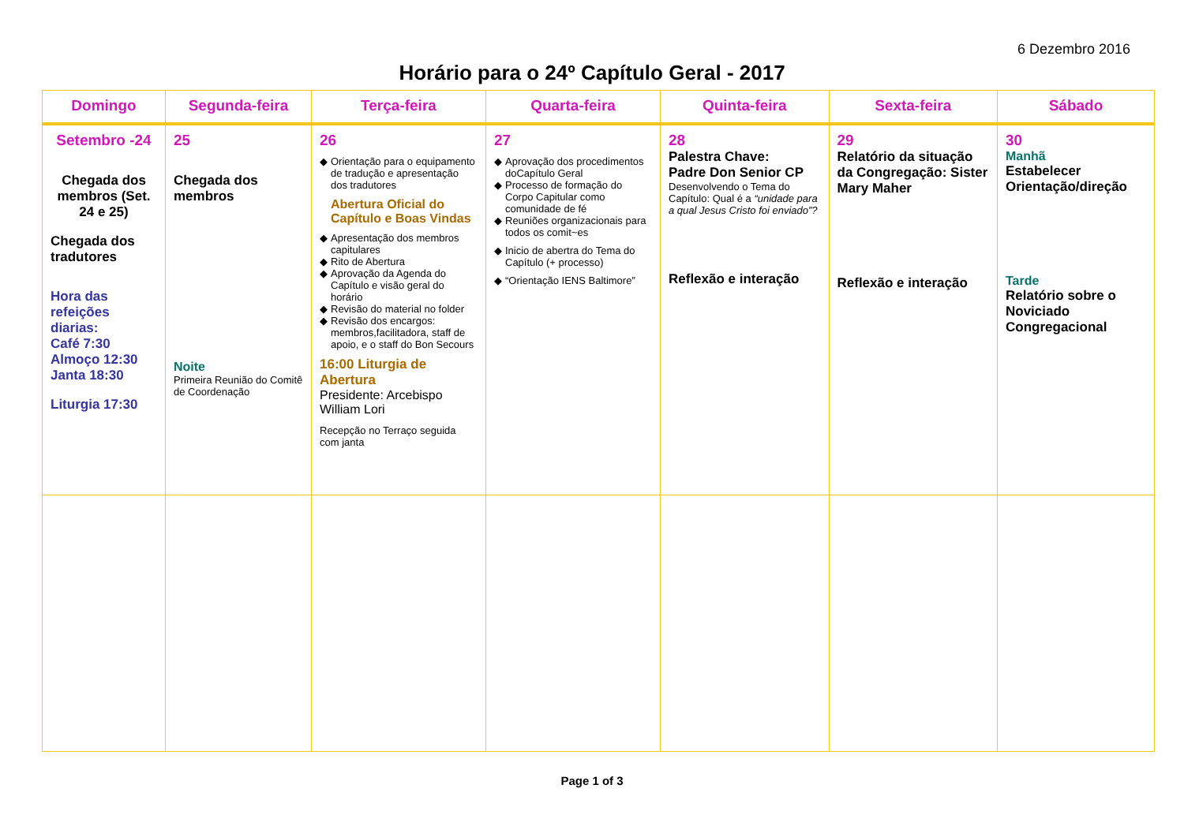6 Dezembro 2016
Horário para o 24º Capítulo Geral - 2017
| Domingo | Segunda-feira | Terça-feira | Quarta-feira | Quinta-feira | Sexta-feira | Sábado |
| --- | --- | --- | --- | --- | --- | --- |
| Setembro -24 Chegada dos membros (Set. 24 e 25) Chegada dos tradutores Hora das refeições diarias: Café 7:30 Almoço 12:30 Janta 18:30 Liturgia 17:30 | 25 Chegada dos membros Noite Primeira Reunião do Comitê de Coordenação | 26 Orientação para o equipamento de tradução e apresentação dos tradutores Abertura Oficial do Capítulo e Boas Vindas Apresentação dos membros capitulares Rito de Abertura Aprovação da Agenda do Capítulo e visão geral do horário Revisão do material no folder Revisão dos encargos: membros,facilitadora, staff de apoio, e o staff do Bon Secours 16:00 Liturgia de Abertura Presidente: Arcebispo William Lori Recepção no Terraço seguida com janta | 27 Aprovação dos procedimentos doCapítulo Geral Processo de formação do Corpo Capitular como comunidade de fé Reuniões organizacionais para todos os comit~es Inicio de abertra do Tema do Capítulo (+ processo) “Orientação IENS Baltimore” | 28 Palestra Chave: Padre Don Senior CP Desenvolvendo o Tema do Capítulo: Qual é a “unidade para a qual Jesus Cristo foi enviado”? Reflexão e interação | 29 Relatório da situação da Congregação: Sister Mary Maher Reflexão e interação | 30 Manhã Estabelecer Orientação/direção Tarde Relatório sobre o Noviciado Congregacional |
Page 1 of 3